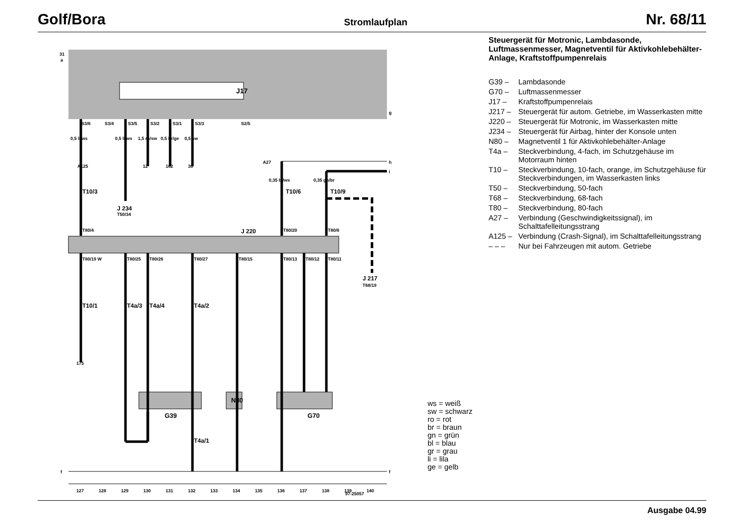Golf/Bora
Stromlaufplan
Nr. 68/11
31
a
g
h
i
f
f
J17
J 220
N80
G39
G70
J 234
T50/34
J 217
T68/19
S3/6
S3/4
S3/5
S3/2
S3/1
S3/3
S2/5
T80/4
T80/20
T80/6
T80/19 W
T80/25
T80/26
T80/27
T80/15
T80/13
T80/12
T80/11
T10/3
T10/6
T10/9
T10/1
T4a/3
T4a/4
T4a/2
T4a/1
0,5 li/ws
0,5 li/ws
1,5 ro/sw
0,5 br/ge
0,5 sw
0,35 bl/ws
0,35 gn/br
A125
A27
12
162
36
175
97-25057
127
128
129
130
131
132
133
134
135
136
137
138
139
140
Steuergerät für Motronic, Lambdasonde, Luftmassenmesser, Magnetventil für Aktivkohlebehälter-Anlage, Kraftstoffpumpenrelais
G39 – Lambdasonde G70 – Luftmassenmesser J17 – Kraftstoffpumpenrelais J217 – Steuergerät für autom. Getriebe, im Wasserkasten mitte J220 – Steuergerät für Motronic, im Wasserkasten mitte J234 – Steuergerät für Airbag, hinter der Konsole unten N80 – Magnetventil 1 für Aktivkohlebehälter-Anlage T4a – Steckverbindung, 4-fach, im Schutzgehäuse im Motorraum hinten T10 – Steckverbindung, 10-fach, orange, im Schutzgehäuse für Steckverbindungen, im Wasserkasten links T50 – Steckverbindung, 50-fach T68 – Steckverbindung, 68-fach T80 – Steckverbindung, 80-fach A27 – Verbindung (Geschwindigkeitssignal), im Schalttafelleitungsstrang A125 – Verbindung (Crash-Signal), im Schalttafelleitungsstrang – – – Nur bei Fahrzeugen mit autom. Getriebe
ws = weiß
sw = schwarz
ro = rot
br = braun
gn = grün
bl = blau
gr = grau
li = lila
ge = gelb
Ausgabe 04.99